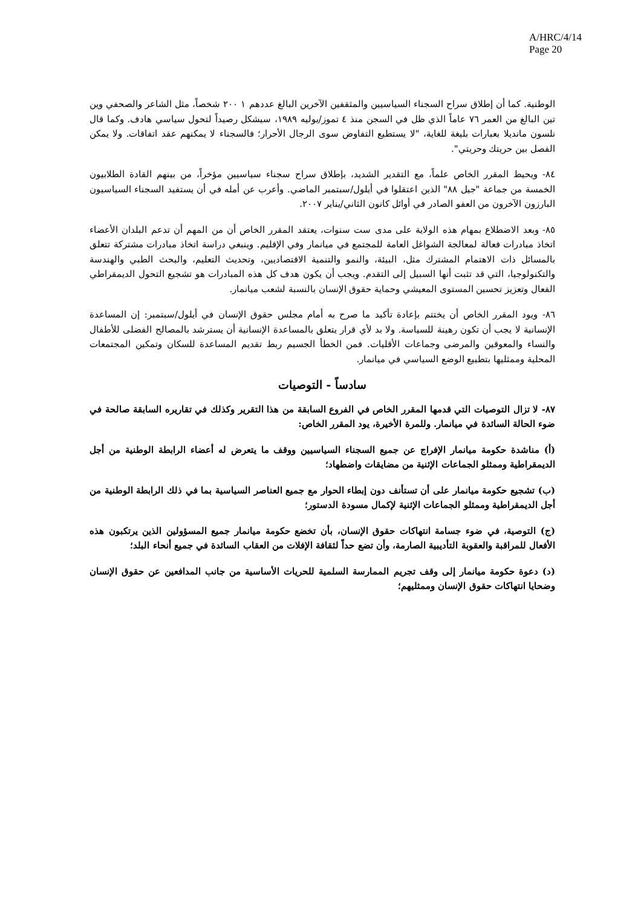A/HRC/4/14
Page 20
الوطنية. كما أن إطلاق سراح السجناء السياسيين والمثقفين الآخرين البالغ عددهم ١ ٢٠٠ شخصاً، مثل الشاعر والصحفي وين تين البالغ من العمر ٧٦ عاماً الذي ظل في السجن منذ ٤ تموز/يوليه ١٩٨٩، سيشكل رصيداً لتحول سياسي هادف. وكما قال نلسون مانديلا بعبارات بليغة للغاية، "لا يستطيع التفاوض سوى الرجال الأحرار؛ فالسجناء لا يمكنهم عقد اتفاقات. ولا يمكن الفصل بين حريتك وحريتي".
٨٤- ويحيط المقرر الخاص علماً، مع التقدير الشديد، بإطلاق سراح سجناء سياسيين مؤخراً، من بينهم القادة الطلابيون الخمسة من جماعة "جيل ٨٨" الذين اعتقلوا في أيلول/سبتمبر الماضي. وأعرب عن أمله في أن يستفيد السجناء السياسيون البارزون الآخرون من العفو الصادر في أوائل كانون الثاني/يناير ٢٠٠٧.
٨٥- وبعد الاضطلاع بمهام هذه الولاية على مدى ست سنوات، يعتقد المقرر الخاص أن من المهم أن تدعم البلدان الأعضاء اتخاذ مبادرات فعالة لمعالجة الشواغل العامة للمجتمع في ميانمار وفي الإقليم. وينبغي دراسة اتخاذ مبادرات مشتركة تتعلق بالمسائل ذات الاهتمام المشترك مثل، البيئة، والنمو والتنمية الاقتصاديين، وتحديث التعليم، والبحث الطبي والهندسة والتكنولوجيا، التي قد تثبت أنها السبيل إلى التقدم. ويجب أن يكون هدف كل هذه المبادرات هو تشجيع التحول الديمقراطي الفعال وتعزيز تحسين المستوى المعيشي وحماية حقوق الإنسان بالنسبة لشعب ميانمار.
٨٦- ويود المقرر الخاص أن يختتم بإعادة تأكيد ما صرح به أمام مجلس حقوق الإنسان في أيلول/سبتمبر: إن المساعدة الإنسانية لا يجب أن تكون رهينة للسياسة. ولا بد لأي قرار يتعلق بالمساعدة الإنسانية أن يسترشد بالمصالح الفضلى للأطفال والنساء والمعوقين والمرضى وجماعات الأقليات. فمن الخطأ الجسيم ربط تقديم المساعدة للسكان وتمكين المجتمعات المحلية وممثليها بتطبيع الوضع السياسي في ميانمار.
سادساً - التوصيات
٨٧- لا تزال التوصيات التي قدمها المقرر الخاص في الفروع السابقة من هذا التقرير وكذلك في تقاريره السابقة صالحة في ضوء الحالة السائدة في ميانمار. وللمرة الأخيرة، يود المقرر الخاص:
(أ) مناشدة حكومة ميانمار الإفراج عن جميع السجناء السياسيين ووقف ما يتعرض له أعضاء الرابطة الوطنية من أجل الديمقراطية وممثلو الجماعات الإثنية من مضايقات واضطهاد؛
(ب) تشجيع حكومة ميانمار على أن تستأنف دون إبطاء الحوار مع جميع العناصر السياسية بما في ذلك الرابطة الوطنية من أجل الديمقراطية وممثلو الجماعات الإثنية لإكمال مسودة الدستور؛
(ج) التوصية، في ضوء جسامة انتهاكات حقوق الإنسان، بأن تخضع حكومة ميانمار جميع المسؤولين الذين يرتكبون هذه الأفعال للمراقبة والعقوبة التأديبية الصارمة، وأن تضع حداً لثقافة الإفلات من العقاب السائدة في جميع أنحاء البلد؛
(د) دعوة حكومة ميانمار إلى وقف تجريم الممارسة السلمية للحريات الأساسية من جانب المدافعين عن حقوق الإنسان وضحايا انتهاكات حقوق الإنسان وممثليهم؛